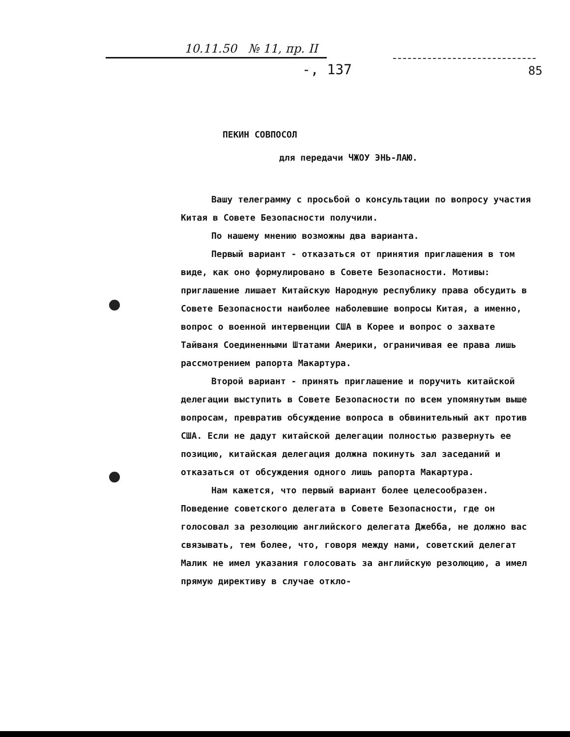10.11.50 № 11, пр. II
-, 137 85
ПЕКИН СОВПОСОЛ
для передачи ЧЖОУ ЭНЬ-ЛАЮ.
Вашу телеграмму с просьбой о консультации по вопросу участия Китая в Совете Безопасности получили.
По нашему мнению возможны два варианта.
Первый вариант - отказаться от принятия приглашения в том виде, как оно формулировано в Совете Безопасности. Мотивы: приглашение лишает Китайскую Народную республику права обсудить в Совете Безопасности наиболее наболевшие вопросы Китая, а именно, вопрос о военной интервенции США в Корее и вопрос о захвате Тайваня Соединенными Штатами Америки, ограничивая ее права лишь рассмотрением рапорта Макартура.
Второй вариант - принять приглашение и поручить китайской делегации выступить в Совете Безопасности по всем упомянутым выше вопросам, превратив обсуждение вопроса в обвинительный акт против США. Если не дадут китайской делегации полностью развернуть ее позицию, китайская делегация должна покинуть зал заседаний и отказаться от обсуждения одного лишь рапорта Макартура.
Нам кажется, что первый вариант более целесообразен. Поведение советского делегата в Совете Безопасности, где он голосовал за резолюцию английского делегата Джебба, не должно вас связывать, тем более, что, говоря между нами, советский делегат Малик не имел указания голосовать за английскую резолюцию, а имел прямую директиву в случае откло-